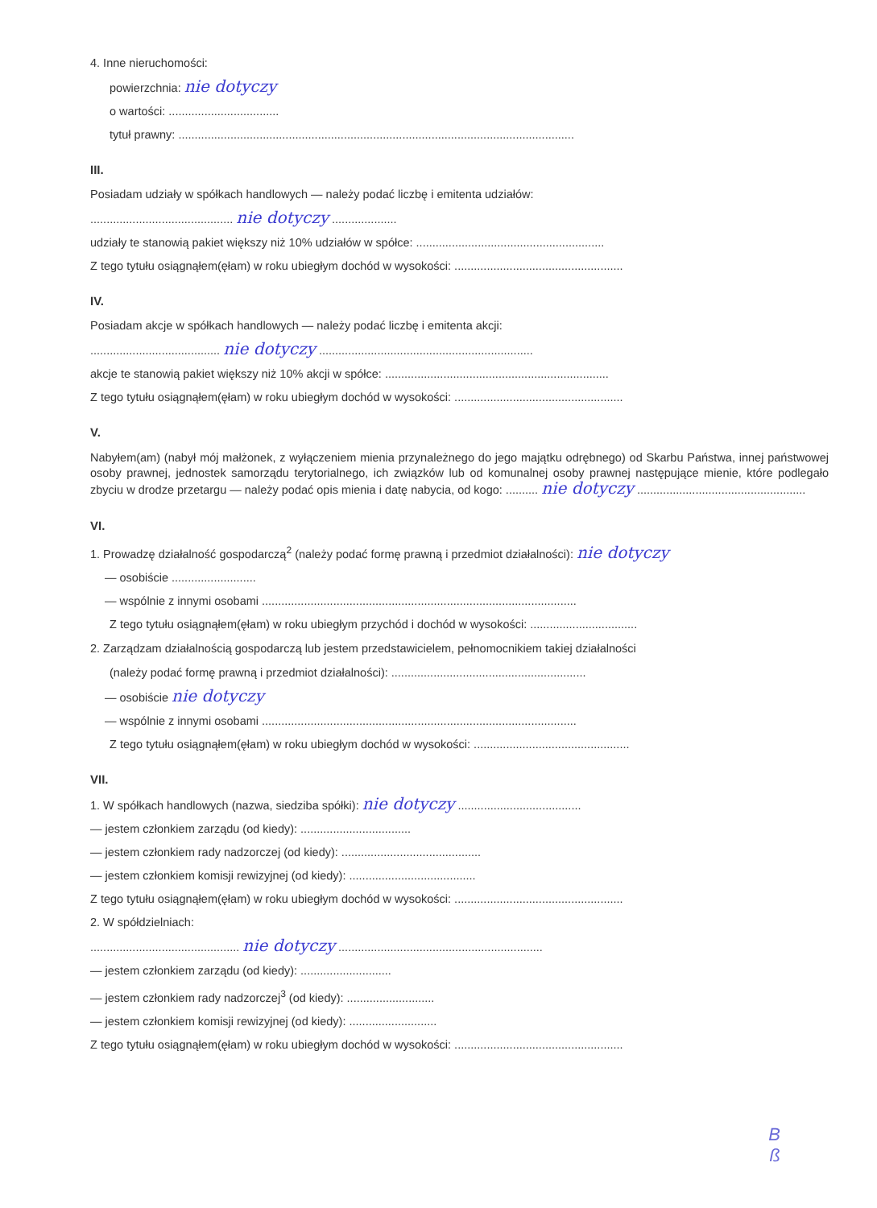4. Inne nieruchomości:
powierzchnia: nie dotyczy
o wartości: ..................................
tytuł prawny: ..........................................................................................................................
III.
Posiadam udziały w spółkach handlowych — należy podać liczbę i emitenta udziałów:
............................................ nie dotyczy ....................
udziały te stanowią pakiet większy niż 10% udziałów w spółce: ..........................................................
Z tego tytułu osiągnąłem(ęłam) w roku ubiegłym dochód w wysokości: ....................................................
IV.
Posiadam akcje w spółkach handlowych — należy podać liczbę i emitenta akcji:
........................................ nie dotyczy ..................................................................
akcje te stanowią pakiet większy niż 10% akcji w spółce: .....................................................................
Z tego tytułu osiągnąłem(ęłam) w roku ubiegłym dochód w wysokości: ....................................................
V.
Nabyłem(am) (nabył mój małżonek, z wyłączeniem mienia przynależnego do jego majątku odrębnego) od Skarbu Państwa, innej państwowej osoby prawnej, jednostek samorządu terytorialnego, ich związków lub od komunalnej osoby prawnej następujące mienie, które podlegało zbyciu w drodze przetargu — należy podać opis mienia i datę nabycia, od kogo: .......... nie dotyczy ....................................................
VI.
1. Prowadzę działalność gospodarczą<sup>2</sup> (należy podać formę prawną i przedmiot działalności): nie dotyczy
— osobiście ..........................
— wspólnie z innymi osobami .................................................................................................
Z tego tytułu osiągnąłem(ęłam) w roku ubiegłym przychód i dochód w wysokości: .................................
2. Zarządzam działalnością gospodarczą lub jestem przedstawicielem, pełnomocnikiem takiej działalności
(należy podać formę prawną i przedmiot działalności): ............................................................
— osobiście nie dotyczy
— wspólnie z innymi osobami .................................................................................................
Z tego tytułu osiągnąłem(ęłam) w roku ubiegłym dochód w wysokości: ................................................
VII.
1. W spółkach handlowych (nazwa, siedziba spółki): nie dotyczy ......................................
— jestem członkiem zarządu (od kiedy): ..................................
— jestem członkiem rady nadzorczej (od kiedy): ...........................................
— jestem członkiem komisji rewizyjnej (od kiedy): .......................................
Z tego tytułu osiągnąłem(ęłam) w roku ubiegłym dochód w wysokości: ....................................................
2. W spółdzielniach:
.............................................. nie dotyczy ...............................................................
— jestem członkiem zarządu (od kiedy): ............................
— jestem członkiem rady nadzorczej<sup>3</sup> (od kiedy): ...........................
— jestem członkiem komisji rewizyjnej (od kiedy): ...........................
Z tego tytułu osiągnąłem(ęłam) w roku ubiegłym dochód w wysokości: ....................................................
B
ß